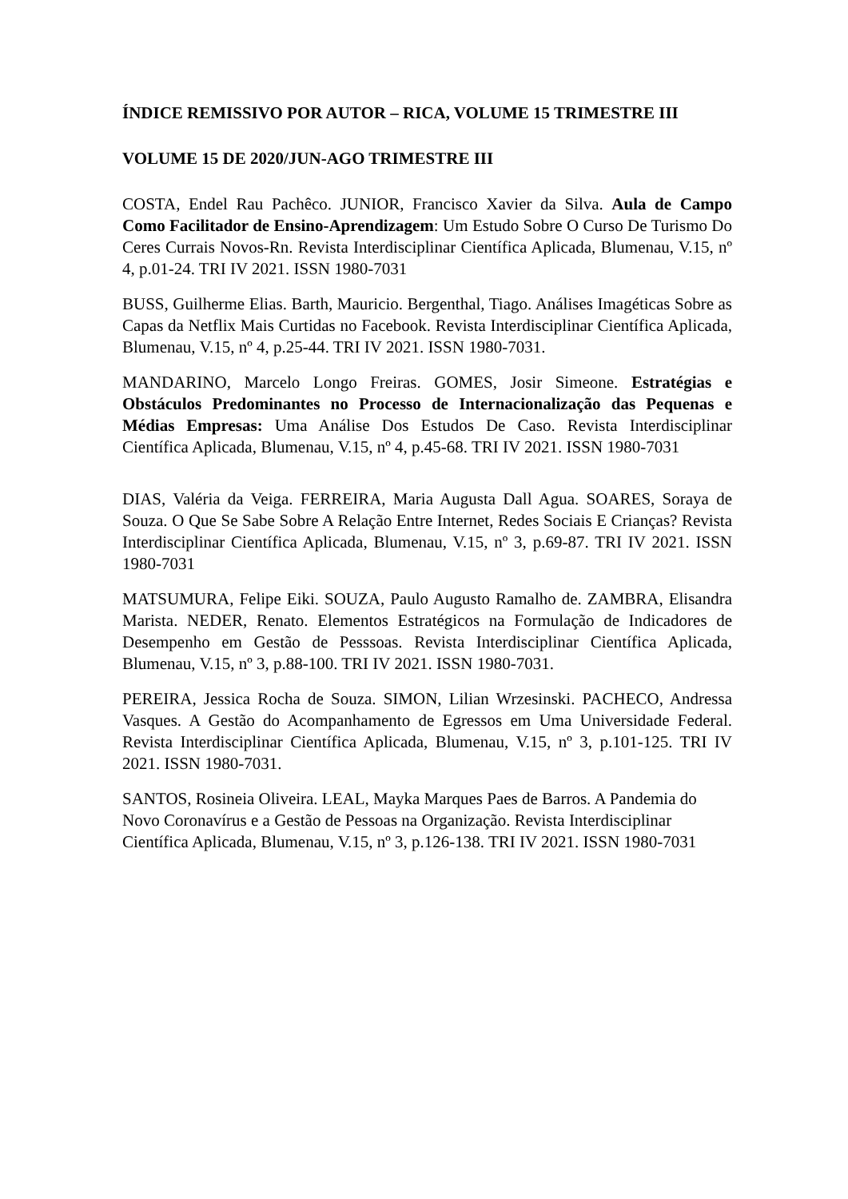ÍNDICE REMISSIVO POR AUTOR – RICA, VOLUME 15 TRIMESTRE III
VOLUME 15 DE 2020/JUN-AGO TRIMESTRE III
COSTA, Endel Rau Pachêco. JUNIOR, Francisco Xavier da Silva. Aula de Campo Como Facilitador de Ensino-Aprendizagem: Um Estudo Sobre O Curso De Turismo Do Ceres Currais Novos-Rn. Revista Interdisciplinar Científica Aplicada, Blumenau, V.15, nº 4, p.01-24. TRI IV 2021. ISSN 1980-7031
BUSS, Guilherme Elias. Barth, Mauricio. Bergenthal, Tiago. Análises Imagéticas Sobre as Capas da Netflix Mais Curtidas no Facebook. Revista Interdisciplinar Científica Aplicada, Blumenau, V.15, nº 4, p.25-44. TRI IV 2021. ISSN 1980-7031.
MANDARINO, Marcelo Longo Freiras. GOMES, Josir Simeone. Estratégias e Obstáculos Predominantes no Processo de Internacionalização das Pequenas e Médias Empresas: Uma Análise Dos Estudos De Caso. Revista Interdisciplinar Científica Aplicada, Blumenau, V.15, nº 4, p.45-68. TRI IV 2021. ISSN 1980-7031
DIAS, Valéria da Veiga. FERREIRA, Maria Augusta Dall Agua. SOARES, Soraya de Souza. O Que Se Sabe Sobre A Relação Entre Internet, Redes Sociais E Crianças? Revista Interdisciplinar Científica Aplicada, Blumenau, V.15, nº 3, p.69-87. TRI IV 2021. ISSN 1980-7031
MATSUMURA, Felipe Eiki. SOUZA, Paulo Augusto Ramalho de. ZAMBRA, Elisandra Marista. NEDER, Renato. Elementos Estratégicos na Formulação de Indicadores de Desempenho em Gestão de Pesssoas. Revista Interdisciplinar Científica Aplicada, Blumenau, V.15, nº 3, p.88-100. TRI IV 2021. ISSN 1980-7031.
PEREIRA, Jessica Rocha de Souza. SIMON, Lilian Wrzesinski. PACHECO, Andressa Vasques. A Gestão do Acompanhamento de Egressos em Uma Universidade Federal. Revista Interdisciplinar Científica Aplicada, Blumenau, V.15, nº 3, p.101-125. TRI IV 2021. ISSN 1980-7031.
SANTOS, Rosineia Oliveira. LEAL, Mayka Marques Paes de Barros. A Pandemia do Novo Coronavírus e a Gestão de Pessoas na Organização. Revista Interdisciplinar Científica Aplicada, Blumenau, V.15, nº 3, p.126-138. TRI IV 2021. ISSN 1980-7031